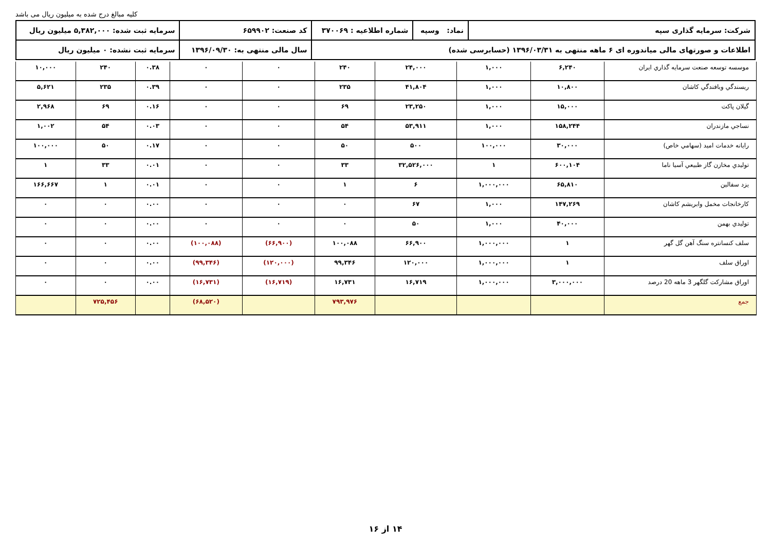کلیه مبالغ درج شده به میلیون ریال می باشد
| شرکت: سرمایه گذاری سپه | نماد: وسپه | شماره اطلاعیه : ۳۷۰۰۶۹ | کد صنعت: ۶۵۹۹۰۲ | سرمایه ثبت شده: ۵,۳۸۲,۰۰۰ میلیون ریال |
| اطلاعات و صورتهای مالی میاندوره ای ۶ ماهه منتهی به ۱۳۹۶/۰۳/۳۱ (حسابرسی شده) | | | سال مالی منتهی به: ۱۳۹۶/۰۹/۳۰ | سرمایه ثبت نشده: ۰ میلیون ریال |
| موسسه توسعه صنعت سرمایه گذاري ايران | ۶,۲۴۰ | ۱,۰۰۰ | ۲۴,۰۰۰ | ۲۴۰ | ۰ | ۰ | ۰.۳۸ | ۲۴۰ | ۱۰,۰۰۰ |
| ريسندگي وبافندگي كاشان | ۱۰,۸۰۰ | ۱,۰۰۰ | ۴۱,۸۰۴ | ۲۳۵ | ۰ | ۰ | ۰.۳۹ | ۲۳۵ | ۵,۶۲۱ |
| گيلان پاكت | ۱۵,۰۰۰ | ۱,۰۰۰ | ۲۳,۲۵۰ | ۶۹ | ۰ | ۰ | ۰.۱۶ | ۶۹ | ۲,۹۶۸ |
| نساجي مازندران | ۱۵۸,۲۴۴ | ۱,۰۰۰ | ۵۳,۹۱۱ | ۵۴ | ۰ | ۰ | ۰.۰۳ | ۵۴ | ۱,۰۰۲ |
| رايانه خدمات اميد (سهامي خاص) | ۳۰,۰۰۰ | ۱۰۰,۰۰۰ | ۵۰۰ | ۵۰ | ۰ | ۰ | ۰.۱۷ | ۵۰ | ۱۰۰,۰۰۰ |
| توليدي مخازن گاز طبيعي آسيا ناما | ۶۰۰,۱۰۴ | ۱ | ۳۲,۵۲۶,۰۰۰ | ۳۳ | ۰ | ۰ | ۰.۰۱ | ۳۳ | ۱ |
| يزد سفالين | ۶۵,۸۱۰ | ۱,۰۰۰,۰۰۰ | ۶ | ۱ | ۰ | ۰ | ۰.۰۱ | ۱ | ۱۶۶,۶۶۷ |
| كارخانجات مخمل وابريشم كاشان | ۱۴۷,۲۶۹ | ۱,۰۰۰ | ۶۷ | ۰ | ۰ | ۰ | ۰.۰۰ | ۰ | ۰ |
| توليدي بهمن | ۴۰,۰۰۰ | ۱,۰۰۰ | ۵۰ | ۰ | ۰ | ۰ | ۰.۰۰ | ۰ | ۰ |
| سلف کنسانتره سنگ آهن گل گهر | ۱ | ۱,۰۰۰,۰۰۰ | ۶۶,۹۰۰ | ۱۰۰,۰۸۸ | (۶۶,۹۰۰) | (۱۰۰,۰۸۸) | ۰.۰۰ | ۰ | ۰ |
| اوراق سلف | ۱ | ۱,۰۰۰,۰۰۰ | ۱۲۰,۰۰۰ | ۹۹,۳۴۶ | (۱۲۰,۰۰۰) | (۹۹,۳۴۶) | ۰.۰۰ | ۰ | ۰ |
| اوراق مشارکت گلگهر 3 ماهه 20 درصد | ۳,۰۰۰,۰۰۰ | ۱,۰۰۰,۰۰۰ | ۱۶,۷۱۹ | ۱۶,۷۳۱ | (۱۶,۷۱۹) | (۱۶,۷۳۱) | ۰.۰۰ | ۰ | ۰ |
| جمع | | | | ۷۹۳,۹۷۶ | | (۶۸,۵۲۰) | | ۷۲۵,۴۵۶ | |
۱۴ از ۱۶